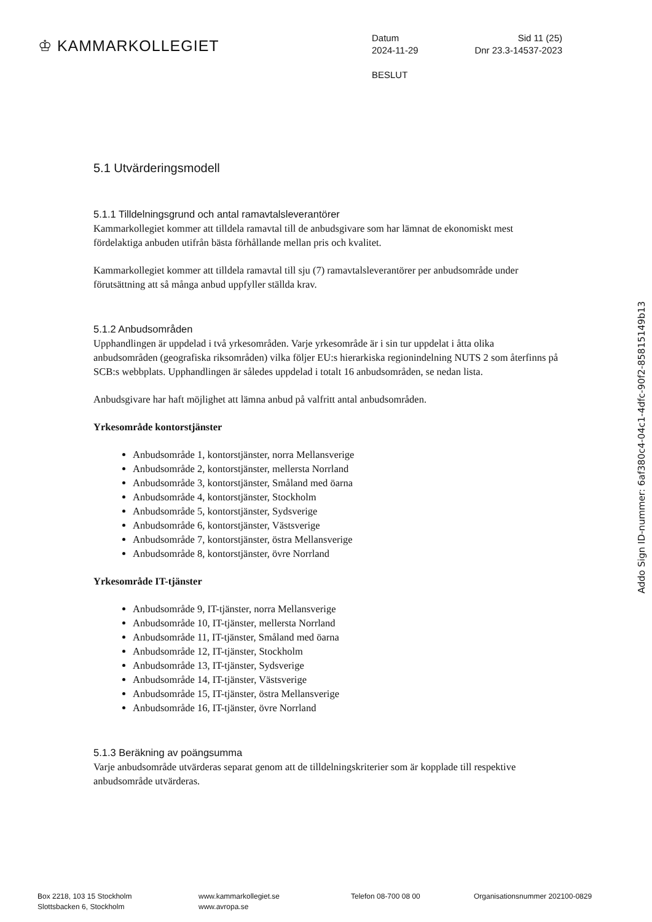♔ KAMMARKOLLEGIET
Datum Sid 11 (25)
2024-11-29 Dnr 23.3-14537-2023
BESLUT
5.1 Utvärderingsmodell
5.1.1 Tilldelningsgrund och antal ramavtalsleverantörer
Kammarkollegiet kommer att tilldela ramavtal till de anbudsgivare som har lämnat de ekonomiskt mest fördelaktiga anbuden utifrån bästa förhållande mellan pris och kvalitet.
Kammarkollegiet kommer att tilldela ramavtal till sju (7) ramavtalsleverantörer per anbudsområde under förutsättning att så många anbud uppfyller ställda krav.
5.1.2 Anbudsområden
Upphandlingen är uppdelad i två yrkesområden. Varje yrkesområde är i sin tur uppdelat i åtta olika anbudsområden (geografiska riksområden) vilka följer EU:s hierarkiska regionindelning NUTS 2 som återfinns på SCB:s webbplats. Upphandlingen är således uppdelad i totalt 16 anbudsområden, se nedan lista.
Anbudsgivare har haft möjlighet att lämna anbud på valfritt antal anbudsområden.
Yrkesområde kontorstjänster
Anbudsområde 1, kontorstjänster, norra Mellansverige
Anbudsområde 2, kontorstjänster, mellersta Norrland
Anbudsområde 3, kontorstjänster, Småland med öarna
Anbudsområde 4, kontorstjänster, Stockholm
Anbudsområde 5, kontorstjänster, Sydsverige
Anbudsområde 6, kontorstjänster, Västsverige
Anbudsområde 7, kontorstjänster, östra Mellansverige
Anbudsområde 8, kontorstjänster, övre Norrland
Yrkesområde IT-tjänster
Anbudsområde 9, IT-tjänster, norra Mellansverige
Anbudsområde 10, IT-tjänster, mellersta Norrland
Anbudsområde 11, IT-tjänster, Småland med öarna
Anbudsområde 12, IT-tjänster, Stockholm
Anbudsområde 13, IT-tjänster, Sydsverige
Anbudsområde 14, IT-tjänster, Västsverige
Anbudsområde 15, IT-tjänster, östra Mellansverige
Anbudsområde 16, IT-tjänster, övre Norrland
5.1.3 Beräkning av poängsumma
Varje anbudsområde utvärderas separat genom att de tilldelningskriterier som är kopplade till respektive anbudsområde utvärderas.
Addo Sign ID-nummer: 6af380c4-04c1-4dfc-90f2-85815149b13
Box 2218, 103 15 Stockholm
Slottsbacken 6, Stockholm
www.kammarkollegiet.se
www.avropa.se
Telefon 08-700 08 00 Organisationsnummer 202100-0829